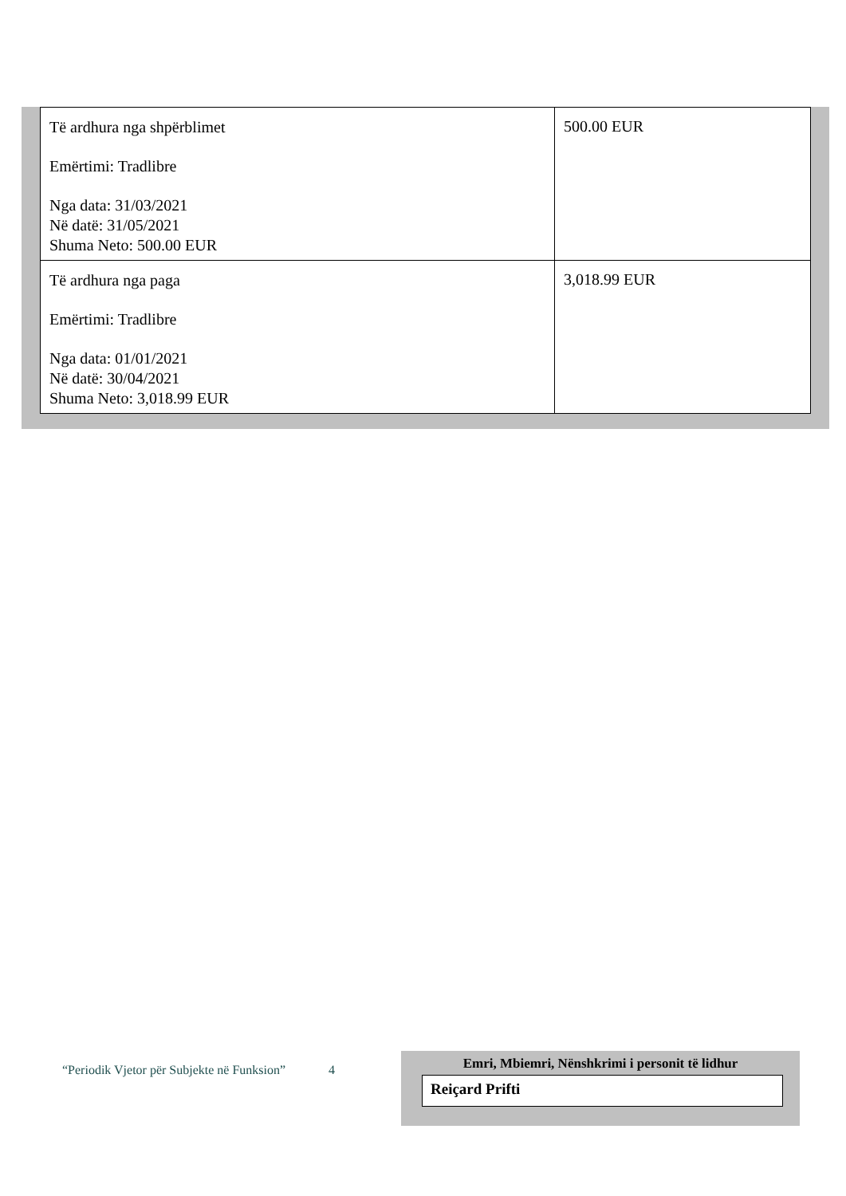| Të ardhura nga shpërblimet Emërtimi: Tradlibre Nga data: 31/03/2021 Në datë: 31/05/2021 Shuma Neto: 500.00 EUR | 500.00 EUR |
| Të ardhura nga paga Emërtimi: Tradlibre Nga data: 01/01/2021 Në datë: 30/04/2021 Shuma Neto: 3,018.99 EUR | 3,018.99 EUR |
“Periodik Vjetor për Subjekte në Funksion” 4
Emri, Mbiemri, Nënshkrimi i personit të lidhur
Reiçard Prifti